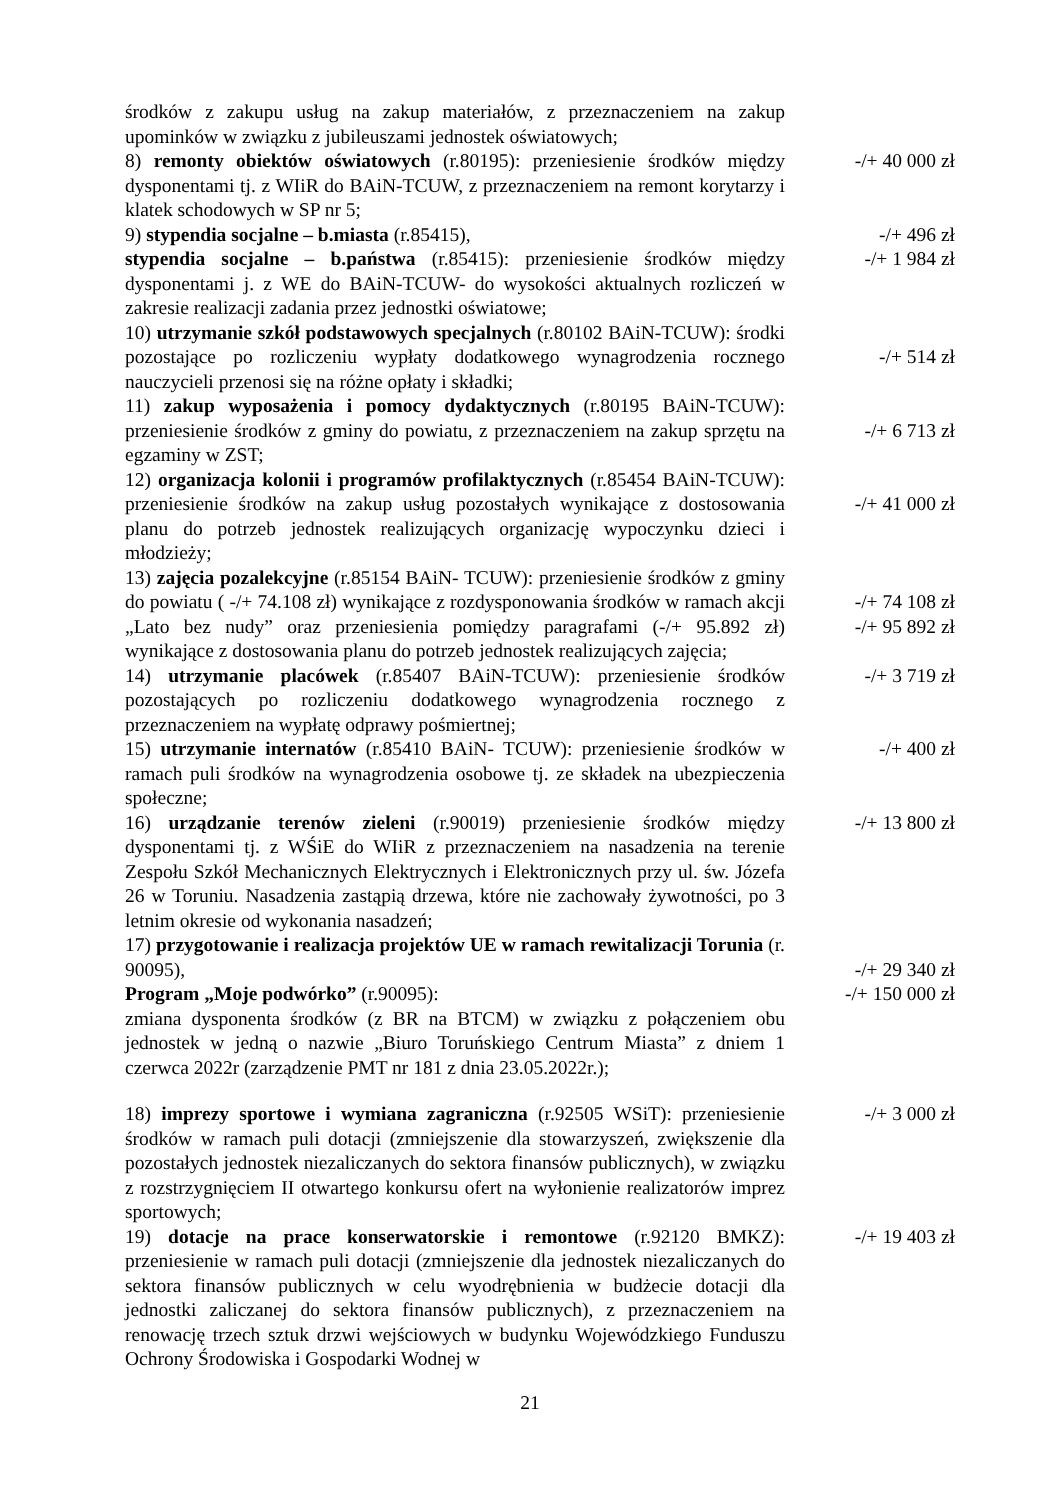środków z zakupu usług na zakup materiałów, z przeznaczeniem na zakup upominków w związku z jubileuszami jednostek oświatowych;
8) remonty obiektów oświatowych (r.80195): przeniesienie środków między dysponentami tj. z WIiR do BAiN-TCUW, z przeznaczeniem na remont korytarzy i klatek schodowych w SP nr 5;
-/+ 40 000 zł
9) stypendia socjalne – b.miasta (r.85415), -/+ 496 zł
stypendia socjalne – b.państwa (r.85415): przeniesienie środków między dysponentami j. z WE do BAiN-TCUW- do wysokości aktualnych rozliczeń w zakresie realizacji zadania przez jednostki oświatowe;
-/+ 1 984 zł
10) utrzymanie szkół podstawowych specjalnych (r.80102 BAiN-TCUW): środki pozostające po rozliczeniu wypłaty dodatkowego wynagrodzenia rocznego nauczycieli przenosi się na różne opłaty i składki;
-/+ 514 zł
11) zakup wyposażenia i pomocy dydaktycznych (r.80195 BAiN-TCUW): przeniesienie środków z gminy do powiatu, z przeznaczeniem na zakup sprzętu na egzaminy w ZST;
-/+ 6 713 zł
12) organizacja kolonii i programów profilaktycznych (r.85454 BAiN-TCUW): przeniesienie środków na zakup usług pozostałych wynikające z dostosowania planu do potrzeb jednostek realizujących organizację wypoczynku dzieci i młodzieży;
-/+ 41 000 zł
13) zajęcia pozalekcyjne (r.85154 BAiN- TCUW): przeniesienie środków z gminy do powiatu ( -/+ 74.108 zł) wynikające z rozdysponowania środków w ramach akcji „Lato bez nudy” oraz przeniesienia pomiędzy paragrafami (-/+ 95.892 zł) wynikające z dostosowania planu do potrzeb jednostek realizujących zajęcia;
-/+ 74 108 zł
-/+ 95 892 zł
14) utrzymanie placówek (r.85407 BAiN-TCUW): przeniesienie środków pozostających po rozliczeniu dodatkowego wynagrodzenia rocznego z przeznaczeniem na wypłatę odprawy pośmiertnej;
-/+ 3 719 zł
15) utrzymanie internatów (r.85410 BAiN- TCUW): przeniesienie środków w ramach puli środków na wynagrodzenia osobowe tj. ze składek na ubezpieczenia społeczne;
-/+ 400 zł
16) urządzanie terenów zieleni (r.90019) przeniesienie środków między dysponentami tj. z WŚiE do WIiR z przeznaczeniem na nasadzenia na terenie Zespołu Szkół Mechanicznych Elektrycznych i Elektronicznych przy ul. św. Józefa 26 w Toruniu. Nasadzenia zastąpią drzewa, które nie zachowały żywotności, po 3 letnim okresie od wykonania nasadzeń;
-/+ 13 800 zł
17) przygotowanie i realizacja projektów UE w ramach rewitalizacji Torunia (r. 90095),
-/+ 29 340 zł
Program „Moje podwórko” (r.90095):
zmiana dysponenta środków (z BR na BTCM) w związku z połączeniem obu jednostek w jedną o nazwie „Biuro Toruńskiego Centrum Miasta” z dniem 1 czerwca 2022r (zarządzenie PMT nr 181 z dnia 23.05.2022r.);
-/+ 150 000 zł
18) imprezy sportowe i wymiana zagraniczna (r.92505 WSiT): przeniesienie środków w ramach puli dotacji (zmniejszenie dla stowarzyszeń, zwiększenie dla pozostałych jednostek niezaliczanych do sektora finansów publicznych), w związku z rozstrzygnięciem II otwartego konkursu ofert na wyłonienie realizatorów imprez sportowych;
-/+ 3 000 zł
19) dotacje na prace konserwatorskie i remontowe (r.92120 BMKZ): przeniesienie w ramach puli dotacji (zmniejszenie dla jednostek niezaliczanych do sektora finansów publicznych w celu wyodrębnienia w budżecie dotacji dla jednostki zaliczanej do sektora finansów publicznych), z przeznaczeniem na renowację trzech sztuk drzwi wejściowych w budynku Wojewódzkiego Funduszu Ochrony Środowiska i Gospodarki Wodnej w
-/+ 19 403 zł
21